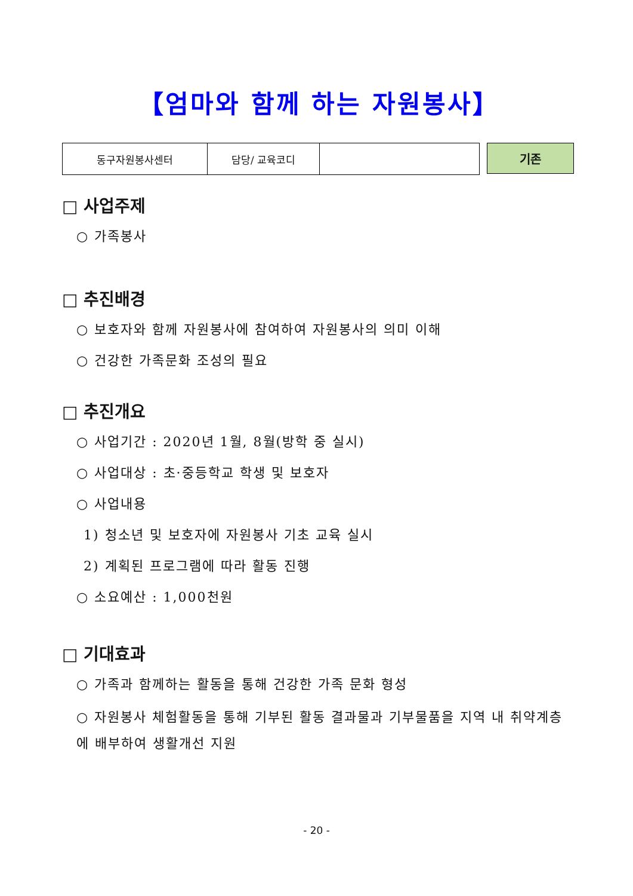【엄마와 함께 하는 자원봉사】
| 동구자원봉사센터 | 담당/ 교육코디 | |
기존
□ 사업주제
○ 가족봉사
□ 추진배경
○ 보호자와 함께 자원봉사에 참여하여 자원봉사의 의미 이해
○ 건강한 가족문화 조성의 필요
□ 추진개요
○ 사업기간 : 2020년 1월, 8월(방학 중 실시)
○ 사업대상 : 초·중등학교 학생 및 보호자
○ 사업내용
1) 청소년 및 보호자에 자원봉사 기초 교육 실시
2) 계획된 프로그램에 따라 활동 진행
○ 소요예산 : 1,000천원
□ 기대효과
○ 가족과 함께하는 활동을 통해 건강한 가족 문화 형성
○ 자원봉사 체험활동을 통해 기부된 활동 결과물과 기부물품을 지역 내 취약계층에 배부하여 생활개선 지원
- 20 -